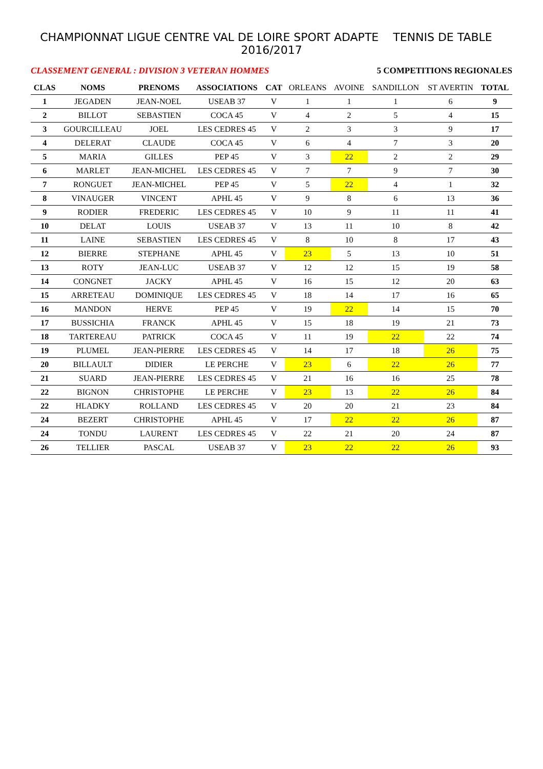CHAMPIONNAT LIGUE CENTRE VAL DE LOIRE SPORT ADAPTE TENNIS DE TABLE 2016/2017
CLASSEMENT GENERAL : DIVISION 3 VETERAN HOMMES 5 COMPETITIONS REGIONALES
| CLAS | NOMS | PRENOMS | ASSOCIATIONS | CAT | ORLEANS | AVOINE | SANDILLON | ST AVERTIN | TOTAL |
| --- | --- | --- | --- | --- | --- | --- | --- | --- | --- |
| 1 | JEGADEN | JEAN-NOEL | USEAB 37 | V | 1 | 1 | 1 | 6 | 9 |
| 2 | BILLOT | SEBASTIEN | COCA 45 | V | 4 | 2 | 5 | 4 | 15 |
| 3 | GOURCILLEAU | JOEL | LES CEDRES 45 | V | 2 | 3 | 3 | 9 | 17 |
| 4 | DELERAT | CLAUDE | COCA 45 | V | 6 | 4 | 7 | 3 | 20 |
| 5 | MARIA | GILLES | PEP 45 | V | 3 | 22 | 2 | 2 | 29 |
| 6 | MARLET | JEAN-MICHEL | LES CEDRES 45 | V | 7 | 7 | 9 | 7 | 30 |
| 7 | RONGUET | JEAN-MICHEL | PEP 45 | V | 5 | 22 | 4 | 1 | 32 |
| 8 | VINAUGER | VINCENT | APHL 45 | V | 9 | 8 | 6 | 13 | 36 |
| 9 | RODIER | FREDERIC | LES CEDRES 45 | V | 10 | 9 | 11 | 11 | 41 |
| 10 | DELAT | LOUIS | USEAB 37 | V | 13 | 11 | 10 | 8 | 42 |
| 11 | LAINE | SEBASTIEN | LES CEDRES 45 | V | 8 | 10 | 8 | 17 | 43 |
| 12 | BIERRE | STEPHANE | APHL 45 | V | 23 | 5 | 13 | 10 | 51 |
| 13 | ROTY | JEAN-LUC | USEAB 37 | V | 12 | 12 | 15 | 19 | 58 |
| 14 | CONGNET | JACKY | APHL 45 | V | 16 | 15 | 12 | 20 | 63 |
| 15 | ARRETEAU | DOMINIQUE | LES CEDRES 45 | V | 18 | 14 | 17 | 16 | 65 |
| 16 | MANDON | HERVE | PEP 45 | V | 19 | 22 | 14 | 15 | 70 |
| 17 | BUSSICHIA | FRANCK | APHL 45 | V | 15 | 18 | 19 | 21 | 73 |
| 18 | TARTEREAU | PATRICK | COCA 45 | V | 11 | 19 | 22 | 22 | 74 |
| 19 | PLUMEL | JEAN-PIERRE | LES CEDRES 45 | V | 14 | 17 | 18 | 26 | 75 |
| 20 | BILLAULT | DIDIER | LE PERCHE | V | 23 | 6 | 22 | 26 | 77 |
| 21 | SUARD | JEAN-PIERRE | LES CEDRES 45 | V | 21 | 16 | 16 | 25 | 78 |
| 22 | BIGNON | CHRISTOPHE | LE PERCHE | V | 23 | 13 | 22 | 26 | 84 |
| 22 | HLADKY | ROLLAND | LES CEDRES 45 | V | 20 | 20 | 21 | 23 | 84 |
| 24 | BEZERT | CHRISTOPHE | APHL 45 | V | 17 | 22 | 22 | 26 | 87 |
| 24 | TONDU | LAURENT | LES CEDRES 45 | V | 22 | 21 | 20 | 24 | 87 |
| 26 | TELLIER | PASCAL | USEAB 37 | V | 23 | 22 | 22 | 26 | 93 |